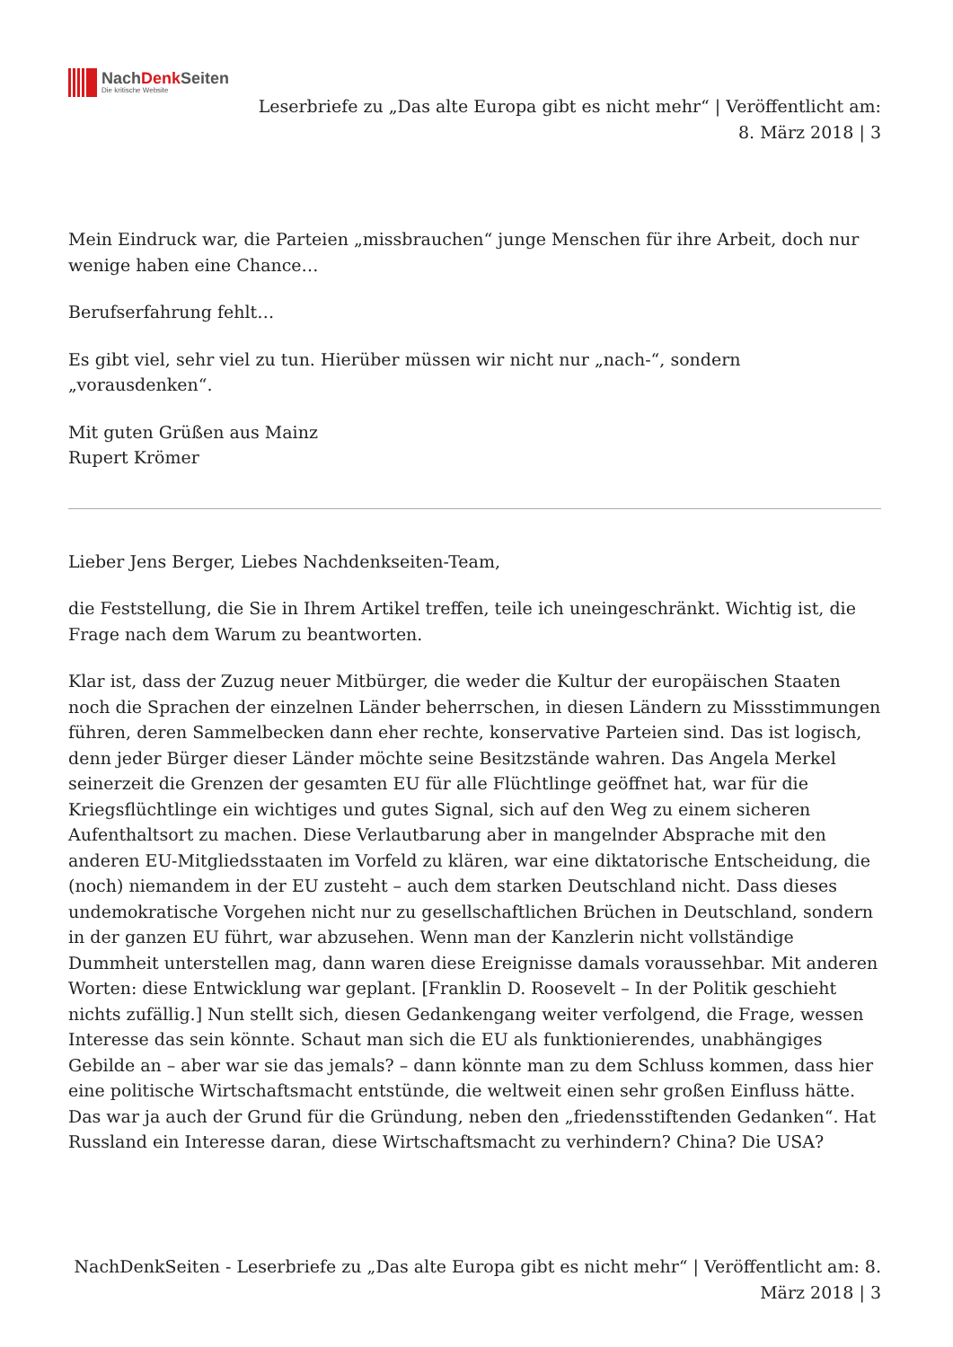NachDenk Seiten
Die kritische Website
Leserbriefe zu „Das alte Europa gibt es nicht mehr“ | Veröffentlicht am: 8. März 2018 | 3
Mein Eindruck war, die Parteien „missbrauchen“ junge Menschen für ihre Arbeit, doch nur wenige haben eine Chance…
Berufserfahrung fehlt…
Es gibt viel, sehr viel zu tun. Hierüber müssen wir nicht nur „nach-“, sondern „vorausdenken“.
Mit guten Grüßen aus Mainz
Rupert Krömer
Lieber Jens Berger, Liebes Nachdenkseiten-Team,
die Feststellung, die Sie in Ihrem Artikel treffen, teile ich uneingeschränkt. Wichtig ist, die Frage nach dem Warum zu beantworten.
Klar ist, dass der Zuzug neuer Mitbürger, die weder die Kultur der europäischen Staaten noch die Sprachen der einzelnen Länder beherrschen, in diesen Ländern zu Missstimmungen führen, deren Sammelbecken dann eher rechte, konservative Parteien sind. Das ist logisch, denn jeder Bürger dieser Länder möchte seine Besitzstände wahren. Das Angela Merkel seinerzeit die Grenzen der gesamten EU für alle Flüchtlinge geöffnet hat, war für die Kriegsflüchtlinge ein wichtiges und gutes Signal, sich auf den Weg zu einem sicheren Aufenthaltsort zu machen. Diese Verlautbarung aber in mangelnder Absprache mit den anderen EU-Mitgliedsstaaten im Vorfeld zu klären, war eine diktatorische Entscheidung, die (noch) niemandem in der EU zusteht – auch dem starken Deutschland nicht. Dass dieses undemokratische Vorgehen nicht nur zu gesellschaftlichen Brüchen in Deutschland, sondern in der ganzen EU führt, war abzusehen. Wenn man der Kanzlerin nicht vollständige Dummheit unterstellen mag, dann waren diese Ereignisse damals voraussehbar. Mit anderen Worten: diese Entwicklung war geplant. [Franklin D. Roosevelt – In der Politik geschieht nichts zufällig.] Nun stellt sich, diesen Gedankengang weiter verfolgend, die Frage, wessen Interesse das sein könnte. Schaut man sich die EU als funktionierendes, unabhängiges Gebilde an – aber war sie das jemals? – dann könnte man zu dem Schluss kommen, dass hier eine politische Wirtschaftsmacht entstünde, die weltweit einen sehr großen Einfluss hätte. Das war ja auch der Grund für die Gründung, neben den „friedensstiftenden Gedanken“. Hat Russland ein Interesse daran, diese Wirtschaftsmacht zu verhindern? China? Die USA?
NachDenkSeiten - Leserbriefe zu „Das alte Europa gibt es nicht mehr“ | Veröffentlicht am: 8. März 2018 | 3